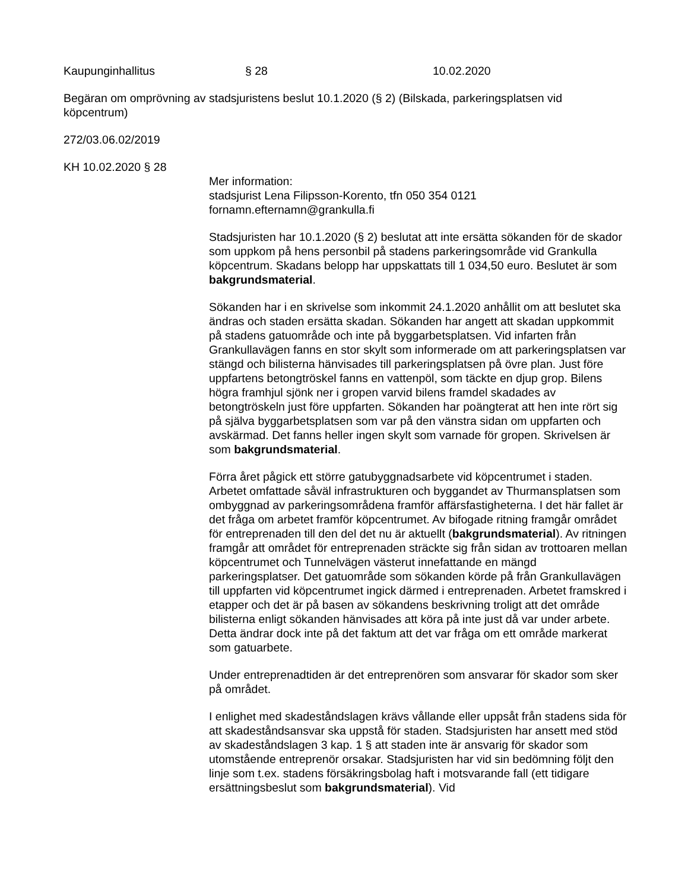Kaupunginhallitus § 28 10.02.2020
Begäran om omprövning av stadsjuristens beslut 10.1.2020 (§ 2) (Bilskada, parkeringsplatsen vid köpcentrum)
272/03.06.02/2019
KH 10.02.2020 § 28
Mer information:
stadsjurist Lena Filipsson-Korento, tfn 050 354 0121
fornamn.efternamn@grankulla.fi
Stadsjuristen har 10.1.2020 (§ 2) beslutat att inte ersätta sökanden för de skador som uppkom på hens personbil på stadens parkeringsområde vid Grankulla köpcentrum. Skadans belopp har uppskattats till 1 034,50 euro. Beslutet är som bakgrundsmaterial.
Sökanden har i en skrivelse som inkommit 24.1.2020 anhållit om att beslutet ska ändras och staden ersätta skadan. Sökanden har angett att skadan uppkommit på stadens gatuområde och inte på byggarbetsplatsen. Vid infarten från Grankullavägen fanns en stor skylt som informerade om att parkeringsplatsen var stängd och bilisterna hänvisades till parkeringsplatsen på övre plan. Just före uppfartens betongtröskel fanns en vattenpöl, som täckte en djup grop. Bilens högra framhjul sjönk ner i gropen varvid bilens framdel skadades av betongtröskeln just före uppfarten. Sökanden har poängterat att hen inte rört sig på själva byggarbetsplatsen som var på den vänstra sidan om uppfarten och avskärmad. Det fanns heller ingen skylt som varnade för gropen. Skrivelsen är som bakgrundsmaterial.
Förra året pågick ett större gatubyggnadsarbete vid köpcentrumet i staden. Arbetet omfattade såväl infrastrukturen och byggandet av Thurmansplatsen som ombyggnad av parkeringsområdena framför affärsfastigheterna. I det här fallet är det fråga om arbetet framför köpcentrumet. Av bifogade ritning framgår området för entreprenaden till den del det nu är aktuellt (bakgrundsmaterial). Av ritningen framgår att området för entreprenaden sträckte sig från sidan av trottoaren mellan köpcentrumet och Tunnelvägen västerut innefattande en mängd parkeringsplatser. Det gatuområde som sökanden körde på från Grankullavägen till uppfarten vid köpcentrumet ingick därmed i entreprenaden. Arbetet framskred i etapper och det är på basen av sökandens beskrivning troligt att det område bilisterna enligt sökanden hänvisades att köra på inte just då var under arbete. Detta ändrar dock inte på det faktum att det var fråga om ett område markerat som gatuarbete.
Under entreprenadtiden är det entreprenören som ansvarar för skador som sker på området.
I enlighet med skadeståndslagen krävs vållande eller uppsåt från stadens sida för att skadeståndsansvar ska uppstå för staden. Stadsjuristen har ansett med stöd av skadeståndslagen 3 kap. 1 § att staden inte är ansvarig för skador som utomstående entreprenör orsakar. Stadsjuristen har vid sin bedömning följt den linje som t.ex. stadens försäkringsbolag haft i motsvarande fall (ett tidigare ersättningsbeslut som bakgrundsmaterial). Vid